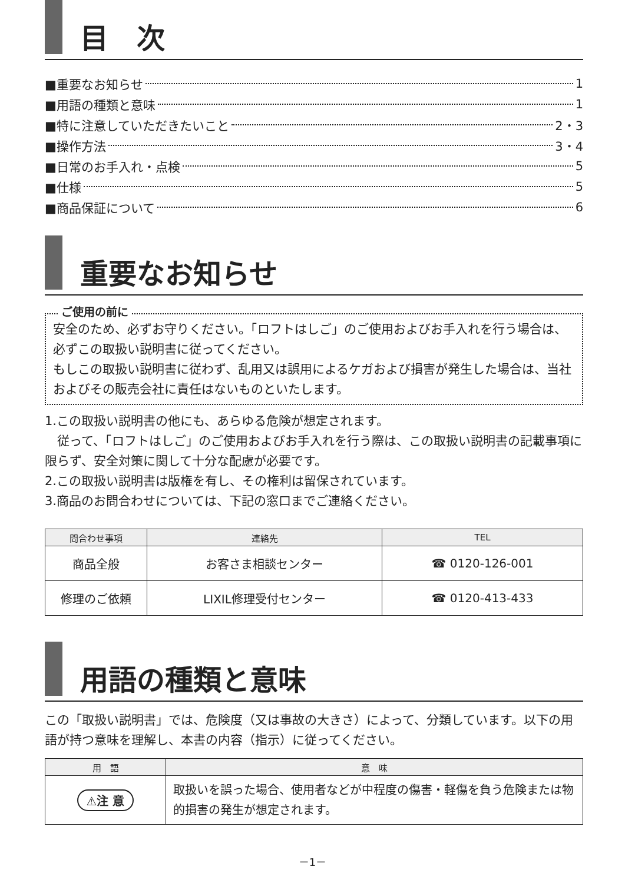目　次
■重要なお知らせ 1
■用語の種類と意味 1
■特に注意していただきたいこと 2・3
■操作方法 3・4
■日常のお手入れ・点検 5
■仕様 5
■商品保証について 6
重要なお知らせ
ご使用の前に
安全のため、必ずお守りください。「ロフトはしご」のご使用およびお手入れを行う場合は、必ずこの取扱い説明書に従ってください。
もしこの取扱い説明書に従わず、乱用又は誤用によるケガおよび損害が発生した場合は、当社およびその販売会社に責任はないものといたします。
1.この取扱い説明書の他にも、あらゆる危険が想定されます。
　従って、「ロフトはしご」のご使用およびお手入れを行う際は、この取扱い説明書の記載事項に限らず、安全対策に関して十分な配慮が必要です。
2.この取扱い説明書は版権を有し、その権利は留保されています。
3.商品のお問合わせについては、下記の窓口までご連絡ください。
| 問合わせ事項 | 連絡先 | TEL |
| --- | --- | --- |
| 商品全般 | お客さま相談センター | ☎ 0120-126-001 |
| 修理のご依頼 | LIXIL修理受付センター | ☎ 0120-413-433 |
用語の種類と意味
この「取扱い説明書」では、危険度（又は事故の大きさ）によって、分類しています。以下の用語が持つ意味を理解し、本書の内容（指示）に従ってください。
| 用 語 | 意 味 |
| --- | --- |
| ⚠注 意 | 取扱いを誤った場合、使用者などが中程度の傷害・軽傷を負う危険または物的損害の発生が想定されます。 |
－1－